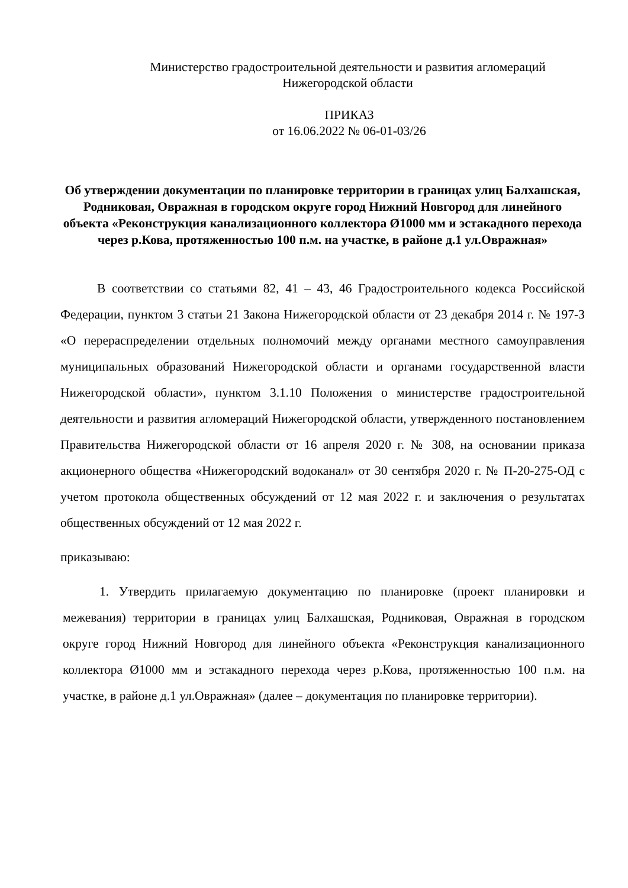Министерство градостроительной деятельности и развития агломераций
Нижегородской области
ПРИКАЗ
от 16.06.2022 № 06-01-03/26
Об утверждении документации по планировке территории в границах улиц Балхашская, Родниковая, Овражная в городском округе город Нижний Новгород для линейного объекта «Реконструкция канализационного коллектора Ø1000 мм и эстакадного перехода через р.Кова, протяженностью 100 п.м. на участке, в районе д.1 ул.Овражная»
В соответствии со статьями 82, 41 – 43, 46 Градостроительного кодекса Российской Федерации, пунктом 3 статьи 21 Закона Нижегородской области от 23 декабря 2014 г. № 197-З «О перераспределении отдельных полномочий между органами местного самоуправления муниципальных образований Нижегородской области и органами государственной власти Нижегородской области», пунктом 3.1.10 Положения о министерстве градостроительной деятельности и развития агломераций Нижегородской области, утвержденного постановлением Правительства Нижегородской области от 16 апреля 2020 г. № 308, на основании приказа акционерного общества «Нижегородский водоканал» от 30 сентября 2020 г. № П-20-275-ОД с учетом протокола общественных обсуждений от 12 мая 2022 г. и заключения о результатах общественных обсуждений от 12 мая 2022 г.
приказываю:
1. Утвердить прилагаемую документацию по планировке (проект планировки и межевания) территории в границах улиц Балхашская, Родниковая, Овражная в городском округе город Нижний Новгород для линейного объекта «Реконструкция канализационного коллектора Ø1000 мм и эстакадного перехода через р.Кова, протяженностью 100 п.м. на участке, в районе д.1 ул.Овражная» (далее – документация по планировке территории).